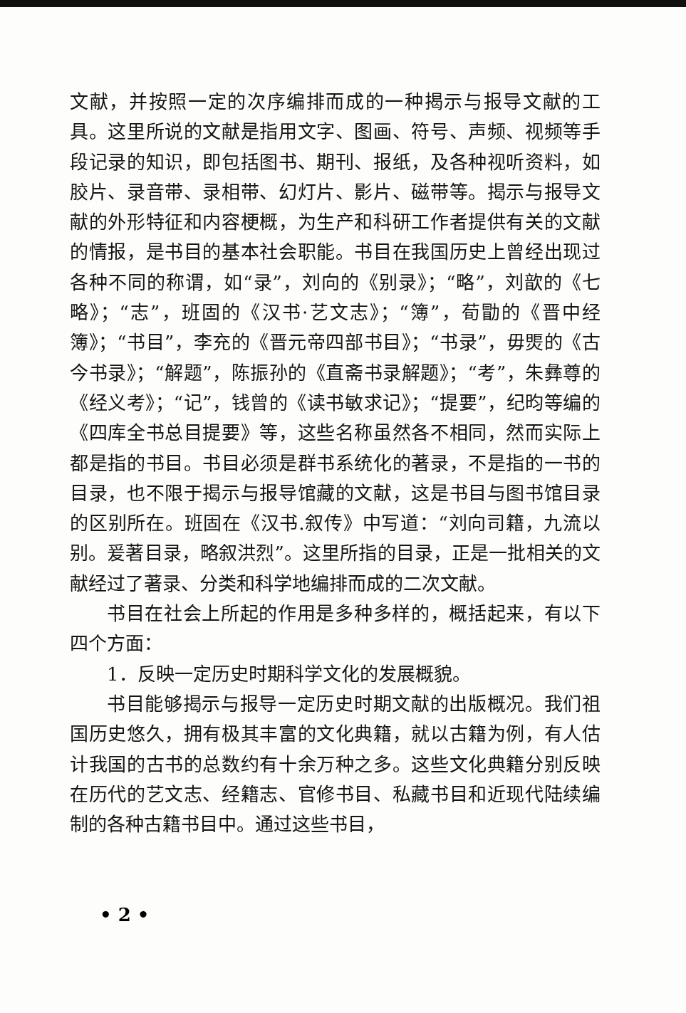文献，并按照一定的次序编排而成的一种揭示与报导文献的工具。这里所说的文献是指用文字、图画、符号、声频、视频等手段记录的知识，即包括图书、期刊、报纸，及各种视听资料，如胶片、录音带、录相带、幻灯片、影片、磁带等。揭示与报导文献的外形特征和内容梗概，为生产和科研工作者提供有关的文献的情报，是书目的基本社会职能。书目在我国历史上曾经出现过各种不同的称谓，如“录”，刘向的《别录》；“略”，刘歆的《七略》；“志”，班固的《汉书·艺文志》；“簿”，荀勖的《晋中经簿》；“书目”，李充的《晋元帝四部书目》；“书录”，毋煚的《古今书录》；“解题”，陈振孙的《直斋书录解题》；“考”，朱彝尊的《经义考》；“记”，钱曾的《读书敏求记》；“提要”，纪昀等编的《四库全书总目提要》等，这些名称虽然各不相同，然而实际上都是指的书目。书目必须是群书系统化的著录，不是指的一书的目录，也不限于揭示与报导馆藏的文献，这是书目与图书馆目录的区别所在。班固在《汉书.叙传》中写道：“刘向司籍，九流以别。爰著目录，略叙洪烈”。这里所指的目录，正是一批相关的文献经过了著录、分类和科学地编排而成的二次文献。
书目在社会上所起的作用是多种多样的，概括起来，有以下四个方面：
1．反映一定历史时期科学文化的发展概貌。
书目能够揭示与报导一定历史时期文献的出版概况。我们祖国历史悠久，拥有极其丰富的文化典籍，就以古籍为例，有人估计我国的古书的总数约有十余万种之多。这些文化典籍分别反映在历代的艺文志、经籍志、官修书目、私藏书目和近现代陆续编制的各种古籍书目中。通过这些书目，
• 2 •